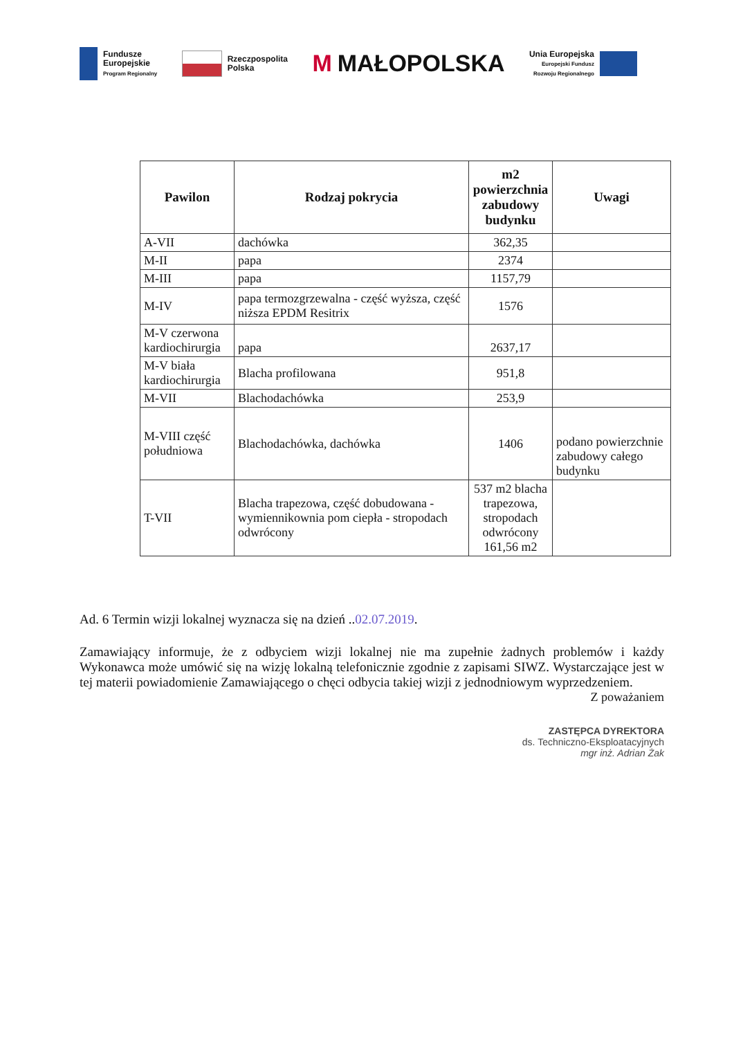Fundusze
Europejskie
Program Regionalny
Rzeczpospolita
Polska
M MAŁOPOLSKA
Unia Europejska
Europejski Fundusz
Rozwoju Regionalnego
| Pawilon | Rodzaj pokrycia | m2 powierzchnia zabudowy budynku | Uwagi |
| --- | --- | --- | --- |
| A-VII | dachówka | 362,35 | |
| M-II | papa | 2374 | |
| M-III | papa | 1157,79 | |
| M-IV | papa termozgrzewalna - część wyższa, część niższa EPDM Resitrix | 1576 | |
| M-V czerwona kardiochirurgia | papa | 2637,17 | |
| M-V biała kardiochirurgia | Blacha profilowana | 951,8 | |
| M-VII | Blachodachówka | 253,9 | |
| M-VIII część południowa | Blachodachówka, dachówka | 1406 | podano powierzchnie zabudowy całego budynku |
| T-VII | Blacha trapezowa, część dobudowana - wymiennikownia pom ciepła - stropodach odwrócony | 537 m2 blacha trapezowa, stropodach odwrócony 161,56 m2 | |
Ad. 6 Termin wizji lokalnej wyznacza się na dzień ..02.07.2019.
Zamawiający informuje, że z odbyciem wizji lokalnej nie ma zupełnie żadnych problemów i każdy Wykonawca może umówić się na wizję lokalną telefonicznie zgodnie z zapisami SIWZ. Wystarczające jest w tej materii powiadomienie Zamawiającego o chęci odbycia takiej wizji z jednodniowym wyprzedzeniem.
Z poważaniem
ZASTĘPCA DYREKTORA
ds. Techniczno-Eksploatacyjnych
mgr inż. Adrian Żak